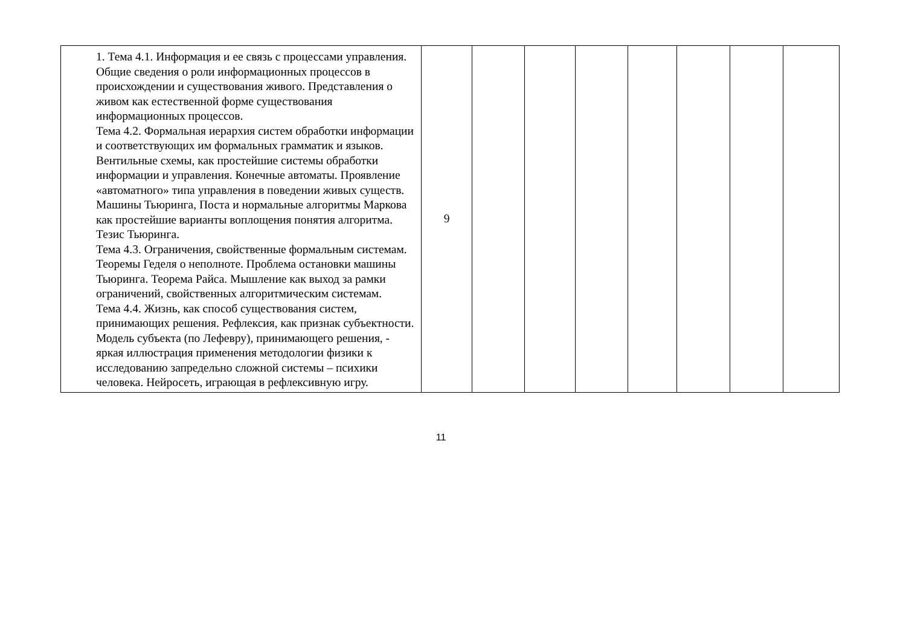| | 1. Тема 4.1. Информация и ее связь с процессами управления. Общие сведения о роли информационных процессов в происхождении и существования живого. Представления о живом как естественной форме существования информационных процессов. Тема 4.2. Формальная иерархия систем обработки информации и соответствующих им формальных грамматик и языков. Вентильные схемы, как простейшие системы обработки информации и управления. Конечные автоматы. Проявление «автоматного» типа управления в поведении живых существ. Машины Тьюринга, Поста и нормальные алгоритмы Маркова как простейшие варианты воплощения понятия алгоритма. Тезис Тьюринга. Тема 4.3. Ограничения, свойственные формальным системам. Теоремы Геделя о неполноте. Проблема остановки машины Тьюринга. Теорема Райса. Мышление как выход за рамки ограничений, свойственных алгоритмическим системам. Тема 4.4. Жизнь, как способ существования систем, принимающих решения. Рефлексия, как признак субъектности. Модель субъекта (по Лефевру), принимающего решения, - яркая иллюстрация применения методологии физики к исследованию запредельно сложной системы – психики человека. Нейросеть, играющая в рефлексивную игру. | 9 | | | | | | | |
11